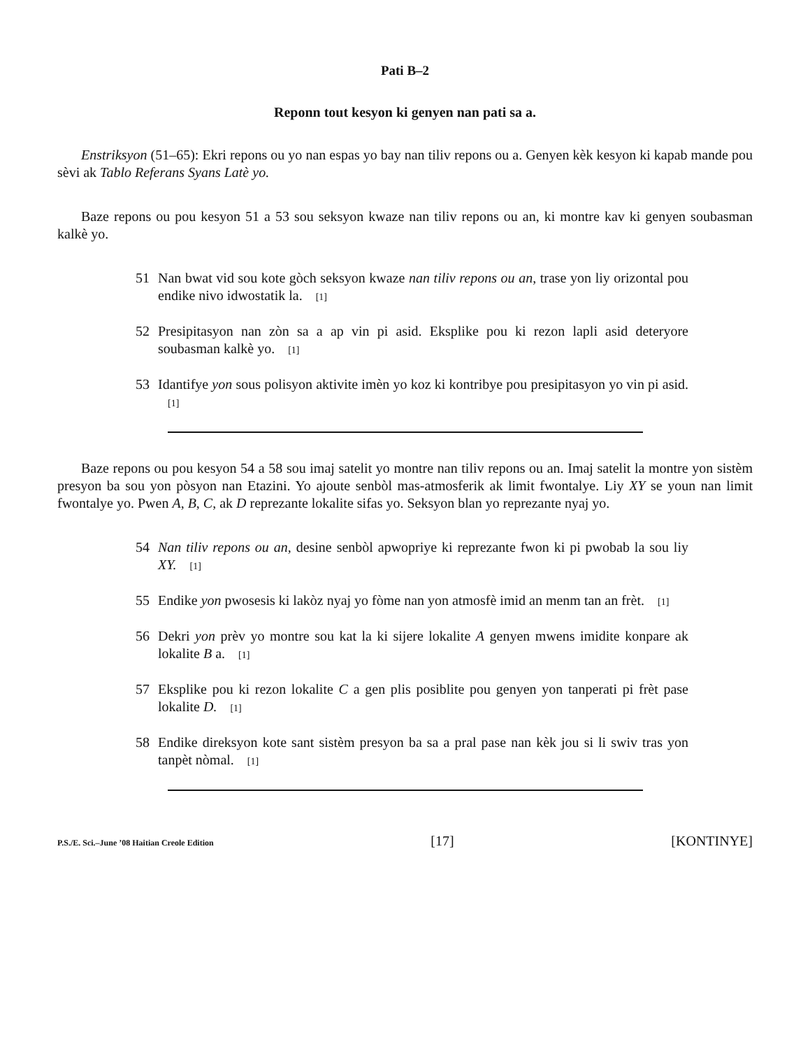Pati B–2
Reponn tout kesyon ki genyen nan pati sa a.
Enstriksyon (51–65): Ekri repons ou yo nan espas yo bay nan tiliv repons ou a. Genyen kèk kesyon ki kapab mande pou sèvi ak Tablo Referans Syans Latè yo.
Baze repons ou pou kesyon 51 a 53 sou seksyon kwaze nan tiliv repons ou an, ki montre kav ki genyen soubasman kalkè yo.
51 Nan bwat vid sou kote gòch seksyon kwaze nan tiliv repons ou an, trase yon liy orizontal pou endike nivo idwostatik la. [1]
52 Presipitasyon nan zòn sa a ap vin pi asid. Eksplike pou ki rezon lapli asid deteryore soubasman kalkè yo. [1]
53 Idantifye yon sous polisyon aktivite imèn yo koz ki kontribye pou presipitasyon yo vin pi asid. [1]
Baze repons ou pou kesyon 54 a 58 sou imaj satelit yo montre nan tiliv repons ou an. Imaj satelit la montre yon sistèm presyon ba sou yon pòsyon nan Etazini. Yo ajoute senbòl mas-atmosferik ak limit fwontalye. Liy XY se youn nan limit fwontalye yo. Pwen A, B, C, ak D reprezante lokalite sifas yo. Seksyon blan yo reprezante nyaj yo.
54 Nan tiliv repons ou an, desine senbòl apwopriye ki reprezante fwon ki pi pwobab la sou liy XY. [1]
55 Endike yon pwosesis ki lakòz nyaj yo fòme nan yon atmosfè imid an menm tan an frèt. [1]
56 Dekri yon prèv yo montre sou kat la ki sijere lokalite A genyen mwens imidite konpare ak lokalite B a. [1]
57 Eksplike pou ki rezon lokalite C a gen plis posiblite pou genyen yon tanperati pi frèt pase lokalite D. [1]
58 Endike direksyon kote sant sistèm presyon ba sa a pral pase nan kèk jou si li swiv tras yon tanpèt nòmal. [1]
P.S./E. Sci.–June ’08 Haitian Creole Edition [17] [KONTINYE]